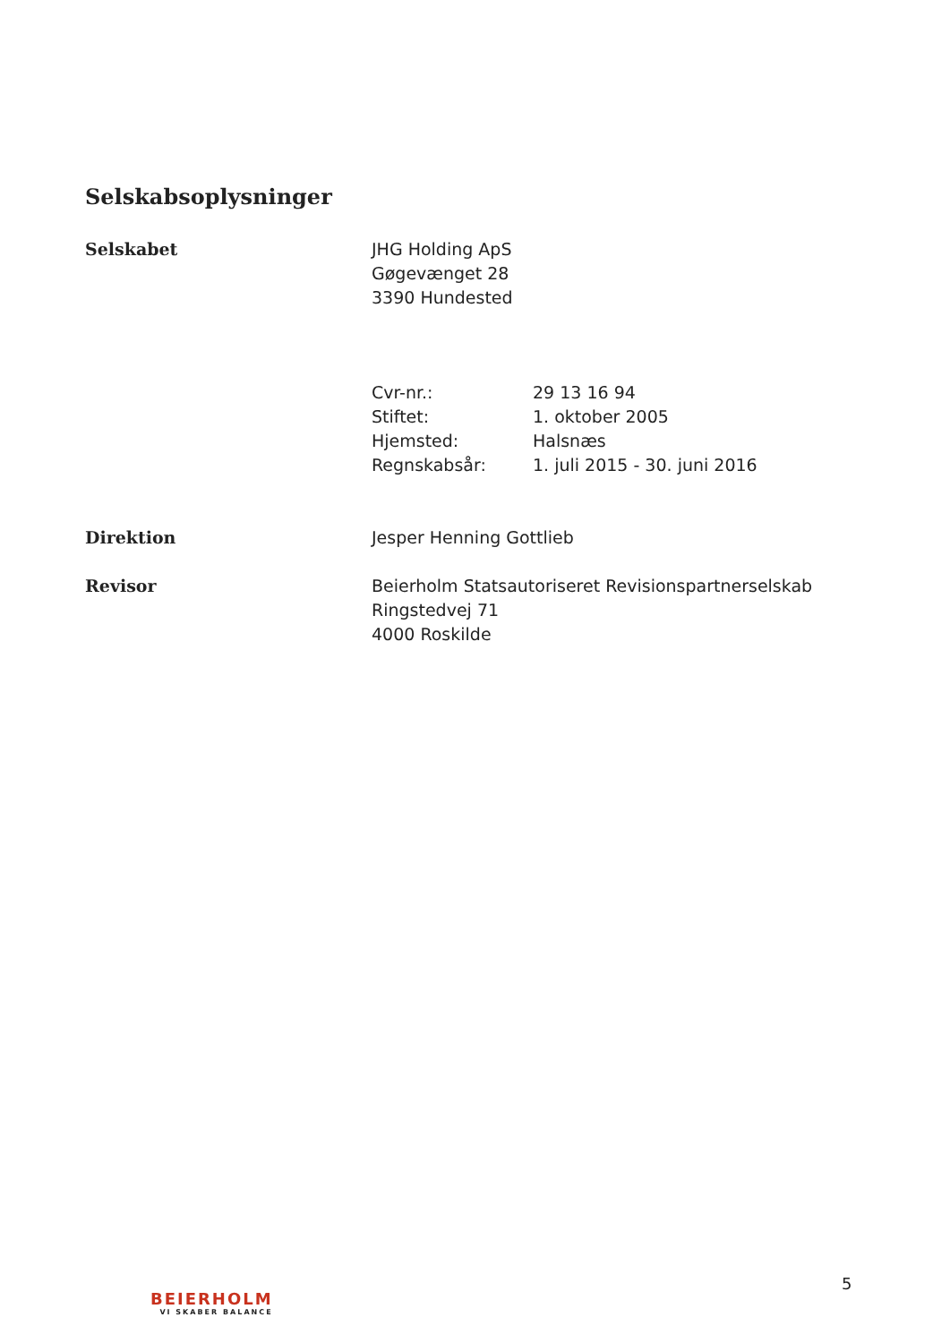Selskabsoplysninger
Selskabet JHG Holding ApS
Gøgevænget 28
3390 Hundested
Cvr-nr.: 29 13 16 94
Stiftet: 1. oktober 2005
Hjemsted: Halsnæs
Regnskabsår: 1. juli 2015 - 30. juni 2016
Direktion Jesper Henning Gottlieb
Revisor Beierholm Statsautoriseret Revisionspartnerselskab
Ringstedvej 71
4000 Roskilde
BEIERHOLM
VI SKABER BALANCE
5